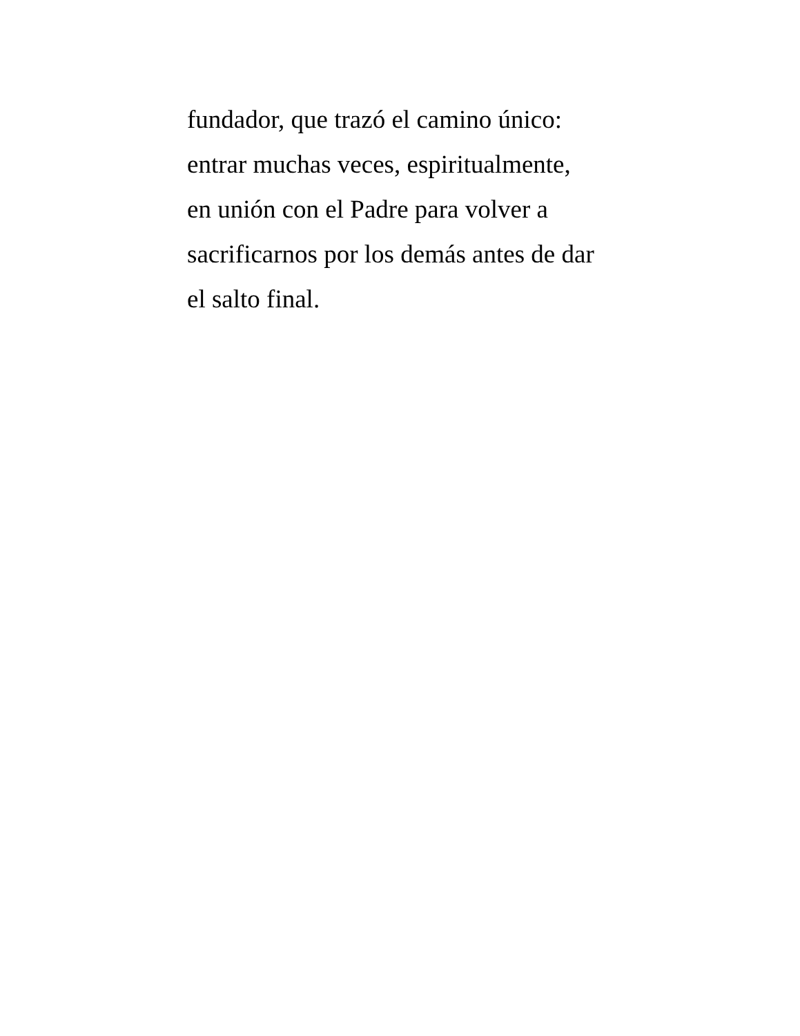fundador, que trazó el camino único:
entrar muchas veces, espiritualmente,
en unión con el Padre para volver a
sacrificarnos por los demás antes de dar
el salto final.